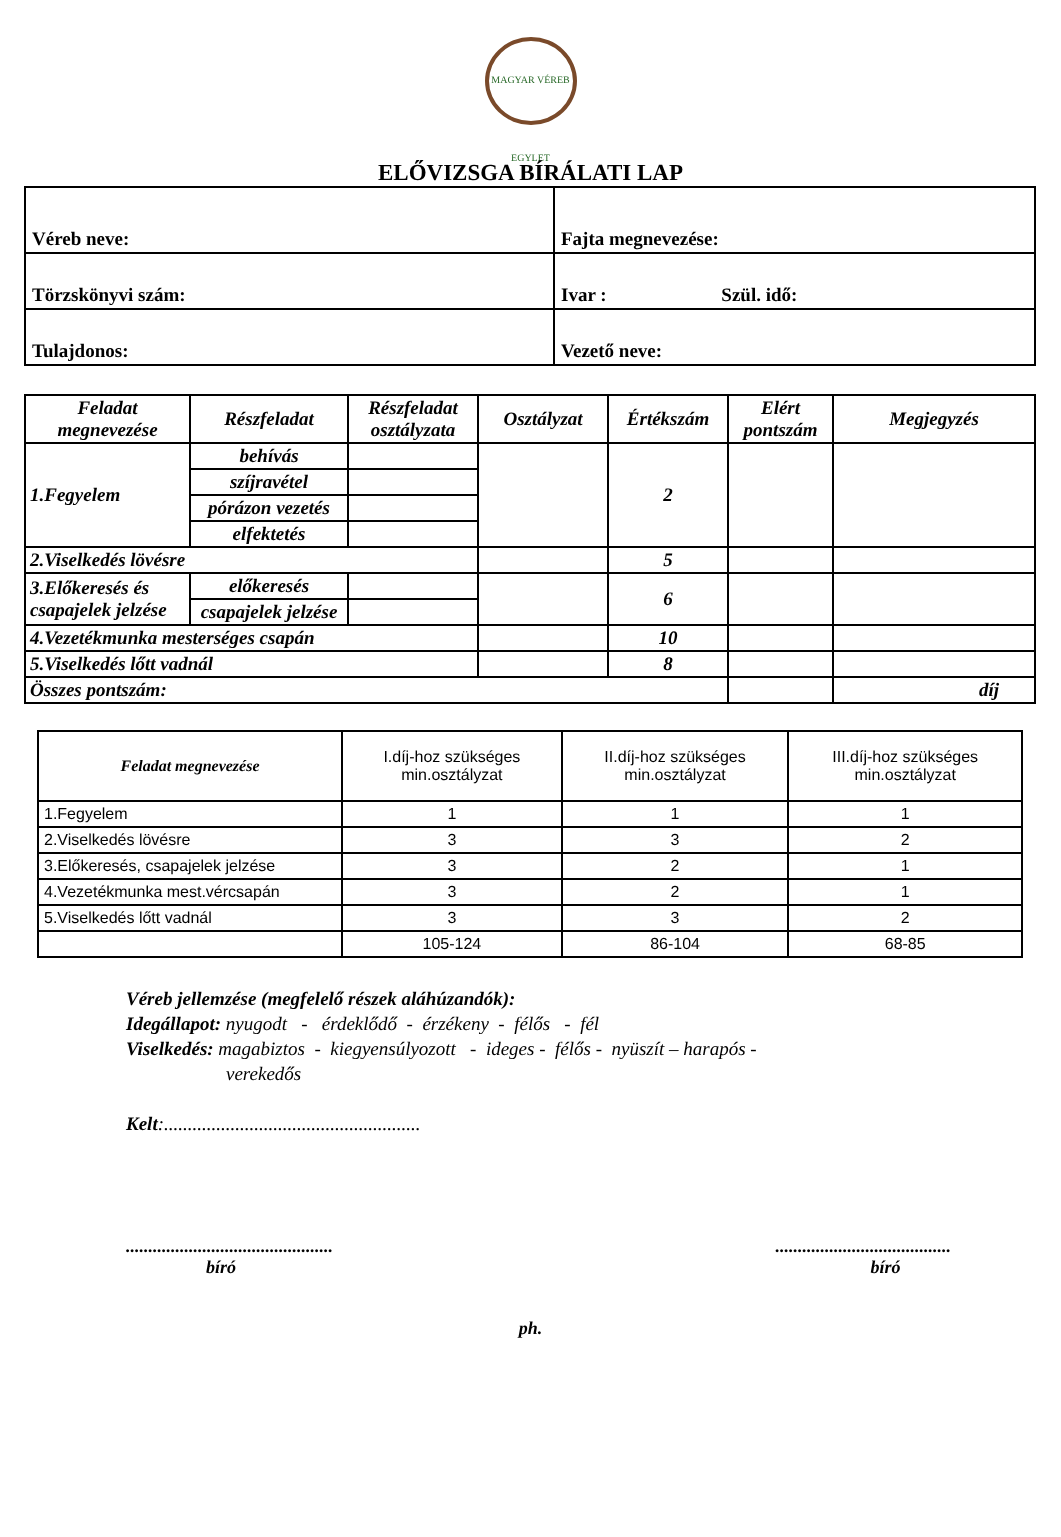MAGYAR VÉREB EGYLET
ELŐVIZSGA BÍRÁLATI LAP
| Véreb neve: | Fajta megnevezése: |
| Törzskönyvi szám: | Ivar : Szül. idő: |
| Tulajdonos: | Vezető neve: |
| Feladat megnevezése | Részfeladat | Részfeladat osztályzata | Osztályzat | Értékszám | Elért pontszám | Megjegyzés |
| --- | --- | --- | --- | --- | --- | --- |
| 1.Fegyelem | behívás | | | 2 | | |
| | szíjravétel | | | | | |
| | pórázon vezetés | | | | | |
| | elfektetés | | | | | |
| 2.Viselkedés lövésre | | | | 5 | | |
| 3.Előkeresés és csapajelek jelzése | előkeresés | | | 6 | | |
| | csapajelek jelzése | | | | | |
| 4.Vezetékmunka mesterséges csapán | | | | 10 | | |
| 5.Viselkedés lőtt vadnál | | | | 8 | | |
| Összes pontszám: | | | | | | díj |
| Feladat megnevezése | I.díj-hoz szükséges min.osztályzat | II.díj-hoz szükséges min.osztályzat | III.díj-hoz szükséges min.osztályzat |
| --- | --- | --- | --- |
| 1.Fegyelem | 1 | 1 | 1 |
| 2.Viselkedés lövésre | 3 | 3 | 2 |
| 3.Előkeresés, csapajelek jelzése | 3 | 2 | 1 |
| 4.Vezetékmunka mest.vércsapán | 3 | 2 | 1 |
| 5.Viselkedés lőtt vadnál | 3 | 3 | 2 |
| | 105-124 | 86-104 | 68-85 |
Véreb jellemzése (megfelelő részek aláhúzandók):
Idegállapot: nyugodt - érdeklődő - érzékeny - félős - fél
Viselkedés: magabiztos - kiegyensúlyozott - ideges - félős - nyüszít – harapós -
verekedős
Kelt:......................................................
..............................................
bíró
.......................................
bíró
ph.